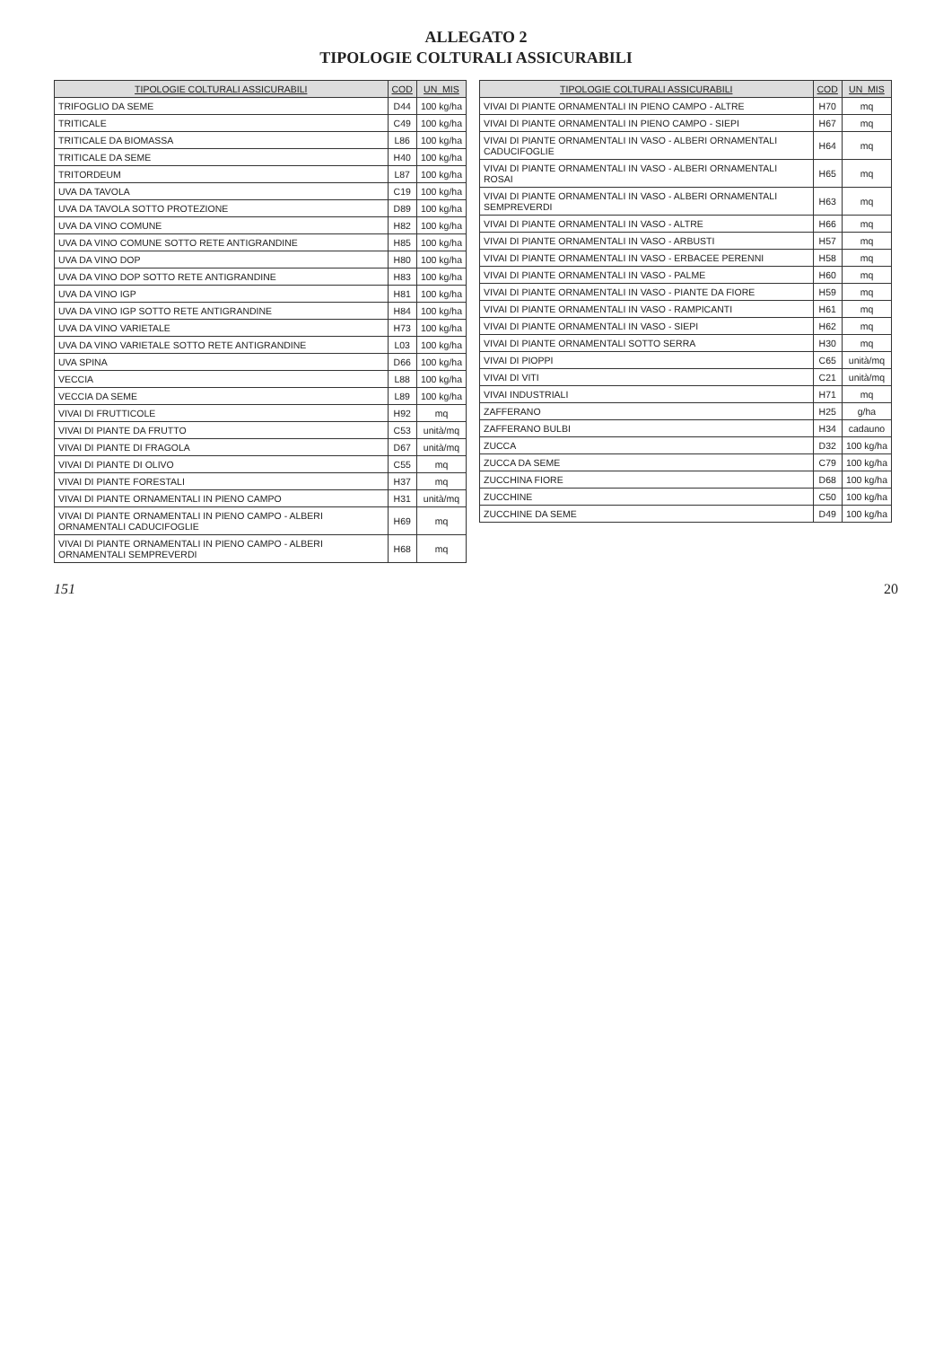ALLEGATO 2
TIPOLOGIE COLTURALI ASSICURABILI
| TIPOLOGIE COLTURALI ASSICURABILI | COD | UN_MIS |
| --- | --- | --- |
| TRIFOGLIO DA SEME | D44 | 100 kg/ha |
| TRITICALE | C49 | 100 kg/ha |
| TRITICALE DA BIOMASSA | L86 | 100 kg/ha |
| TRITICALE DA SEME | H40 | 100 kg/ha |
| TRITORDEUM | L87 | 100 kg/ha |
| UVA DA TAVOLA | C19 | 100 kg/ha |
| UVA DA TAVOLA SOTTO PROTEZIONE | D89 | 100 kg/ha |
| UVA DA VINO COMUNE | H82 | 100 kg/ha |
| UVA DA VINO COMUNE SOTTO RETE ANTIGRANDINE | H85 | 100 kg/ha |
| UVA DA VINO DOP | H80 | 100 kg/ha |
| UVA DA VINO DOP SOTTO RETE ANTIGRANDINE | H83 | 100 kg/ha |
| UVA DA VINO IGP | H81 | 100 kg/ha |
| UVA DA VINO IGP SOTTO RETE ANTIGRANDINE | H84 | 100 kg/ha |
| UVA DA VINO VARIETALE | H73 | 100 kg/ha |
| UVA DA VINO VARIETALE SOTTO RETE ANTIGRANDINE | L03 | 100 kg/ha |
| UVA SPINA | D66 | 100 kg/ha |
| VECCIA | L88 | 100 kg/ha |
| VECCIA DA SEME | L89 | 100 kg/ha |
| VIVAI DI FRUTTICOLE | H92 | mq |
| VIVAI DI PIANTE DA FRUTTO | C53 | unità/mq |
| VIVAI DI PIANTE DI FRAGOLA | D67 | unità/mq |
| VIVAI DI PIANTE DI OLIVO | C55 | mq |
| VIVAI DI PIANTE FORESTALI | H37 | mq |
| VIVAI DI PIANTE ORNAMENTALI IN PIENO CAMPO | H31 | unità/mq |
| VIVAI DI PIANTE ORNAMENTALI IN PIENO CAMPO - ALBERI ORNAMENTALI CADUCIFOGLIE | H69 | mq |
| VIVAI DI PIANTE ORNAMENTALI IN PIENO CAMPO - ALBERI ORNAMENTALI SEMPREVERDI | H68 | mq |
| TIPOLOGIE COLTURALI ASSICURABILI | COD | UN_MIS |
| --- | --- | --- |
| VIVAI DI PIANTE ORNAMENTALI IN PIENO CAMPO - ALTRE | H70 | mq |
| VIVAI DI PIANTE ORNAMENTALI IN PIENO CAMPO - SIEPI | H67 | mq |
| VIVAI DI PIANTE ORNAMENTALI IN VASO - ALBERI ORNAMENTALI CADUCIFOGLIE | H64 | mq |
| VIVAI DI PIANTE ORNAMENTALI IN VASO - ALBERI ORNAMENTALI ROSAI | H65 | mq |
| VIVAI DI PIANTE ORNAMENTALI IN VASO - ALBERI ORNAMENTALI SEMPREVERDI | H63 | mq |
| VIVAI DI PIANTE ORNAMENTALI IN VASO - ALTRE | H66 | mq |
| VIVAI DI PIANTE ORNAMENTALI IN VASO - ARBUSTI | H57 | mq |
| VIVAI DI PIANTE ORNAMENTALI IN VASO - ERBACEE PERENNI | H58 | mq |
| VIVAI DI PIANTE ORNAMENTALI IN VASO - PALME | H60 | mq |
| VIVAI DI PIANTE ORNAMENTALI IN VASO - PIANTE DA FIORE | H59 | mq |
| VIVAI DI PIANTE ORNAMENTALI IN VASO - RAMPICANTI | H61 | mq |
| VIVAI DI PIANTE ORNAMENTALI IN VASO - SIEPI | H62 | mq |
| VIVAI DI PIANTE ORNAMENTALI SOTTO SERRA | H30 | mq |
| VIVAI DI PIOPPI | C65 | unità/mq |
| VIVAI DI VITI | C21 | unità/mq |
| VIVAI INDUSTRIALI | H71 | mq |
| ZAFFERANO | H25 | g/ha |
| ZAFFERANO BULBI | H34 | cadauno |
| ZUCCA | D32 | 100 kg/ha |
| ZUCCA DA SEME | C79 | 100 kg/ha |
| ZUCCHINA FIORE | D68 | 100 kg/ha |
| ZUCCHINE | C50 | 100 kg/ha |
| ZUCCHINE DA SEME | D49 | 100 kg/ha |
151 20